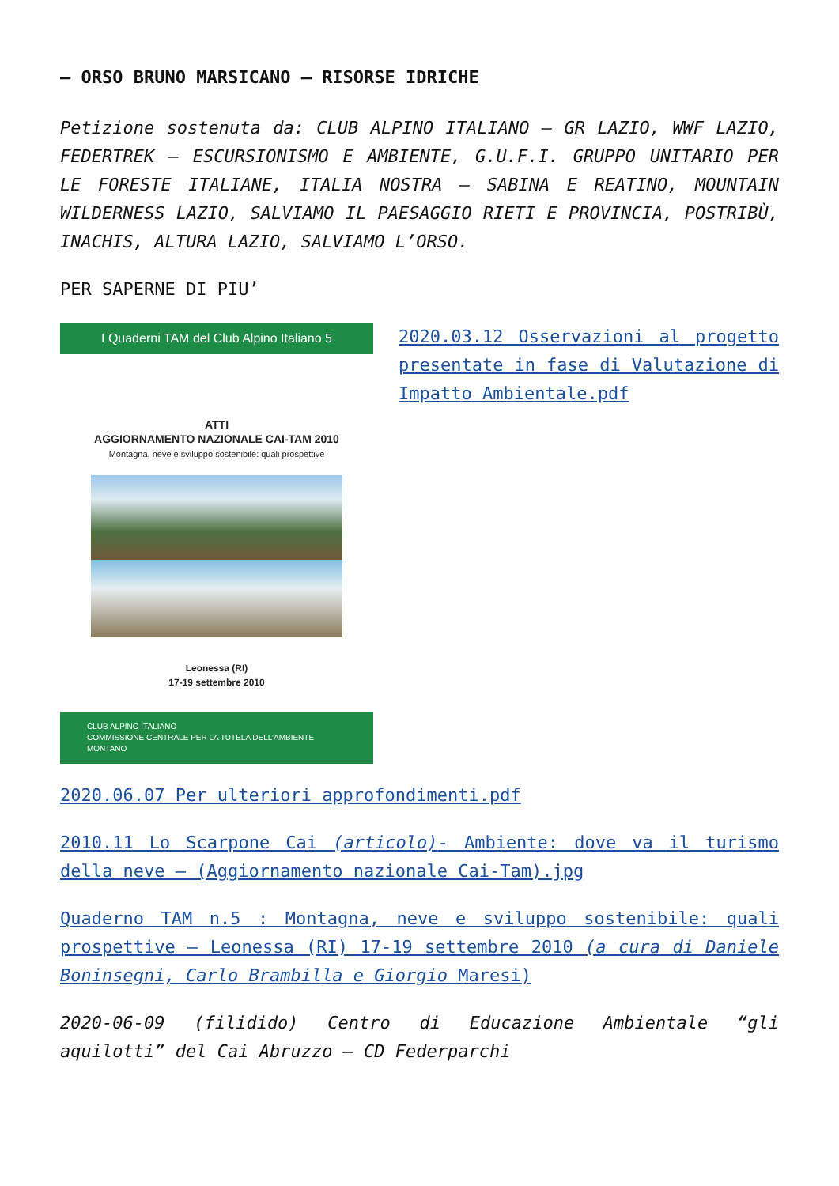– ORSO BRUNO MARSICANO – RISORSE IDRICHE
Petizione sostenuta da: CLUB ALPINO ITALIANO – GR LAZIO, WWF LAZIO, FEDERTREK – ESCURSIONISMO E AMBIENTE, G.U.F.I. GRUPPO UNITARIO PER LE FORESTE ITALIANE, ITALIA NOSTRA – SABINA E REATINO, MOUNTAIN WILDERNESS LAZIO, SALVIAMO IL PAESAGGIO RIETI E PROVINCIA, POSTRIBÙ, INACHIS, ALTURA LAZIO, SALVIAMO L’ORSO.
PER SAPERNE DI PIU’
I Quaderni TAM del Club Alpino Italiano 5
ATTI
AGGIORNAMENTO NAZIONALE CAI-TAM 2010
Montagna, neve e sviluppo sostenibile: quali prospettive
Leonessa (RI)
17-19 settembre 2010
CLUB ALPINO ITALIANO
COMMISSIONE CENTRALE PER LA TUTELA DELL’AMBIENTE MONTANO
2020.03.12 Osservazioni al progetto presentate in fase di Valutazione di Impatto Ambientale.pdf
2020.06.07 Per ulteriori approfondimenti.pdf
2010.11 Lo Scarpone Cai (articolo)- Ambiente: dove va il turismo della neve – (Aggiornamento nazionale Cai-Tam).jpg
Quaderno TAM n.5 : Montagna, neve e sviluppo sostenibile: quali prospettive – Leonessa (RI) 17-19 settembre 2010 (a cura di Daniele Boninsegni, Carlo Brambilla e Giorgio Maresi)
2020-06-09 (filidido) Centro di Educazione Ambientale “gli aquilotti” del Cai Abruzzo – CD Federparchi